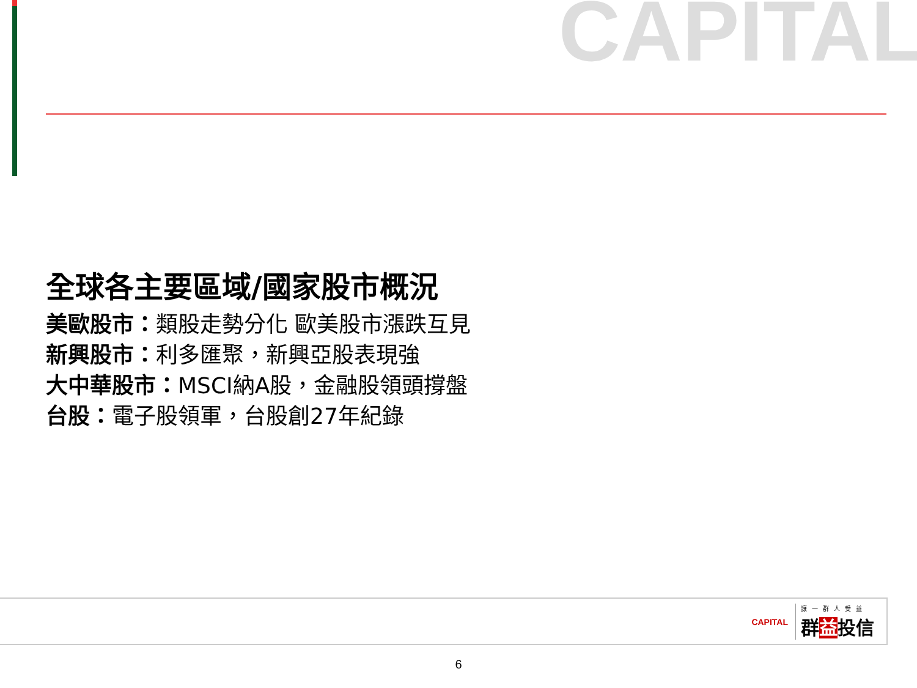CAPITAL
全球各主要區域/國家股市概況
美歐股市：類股走勢分化 歐美股市漲跌互見
新興股市：利多匯聚，新興亞股表現強
大中華股市：MSCI納A股，金融股領頭撐盤
台股：電子股領軍，台股創27年紀錄
CAPITAL 讓一群人受益
群益投信
6